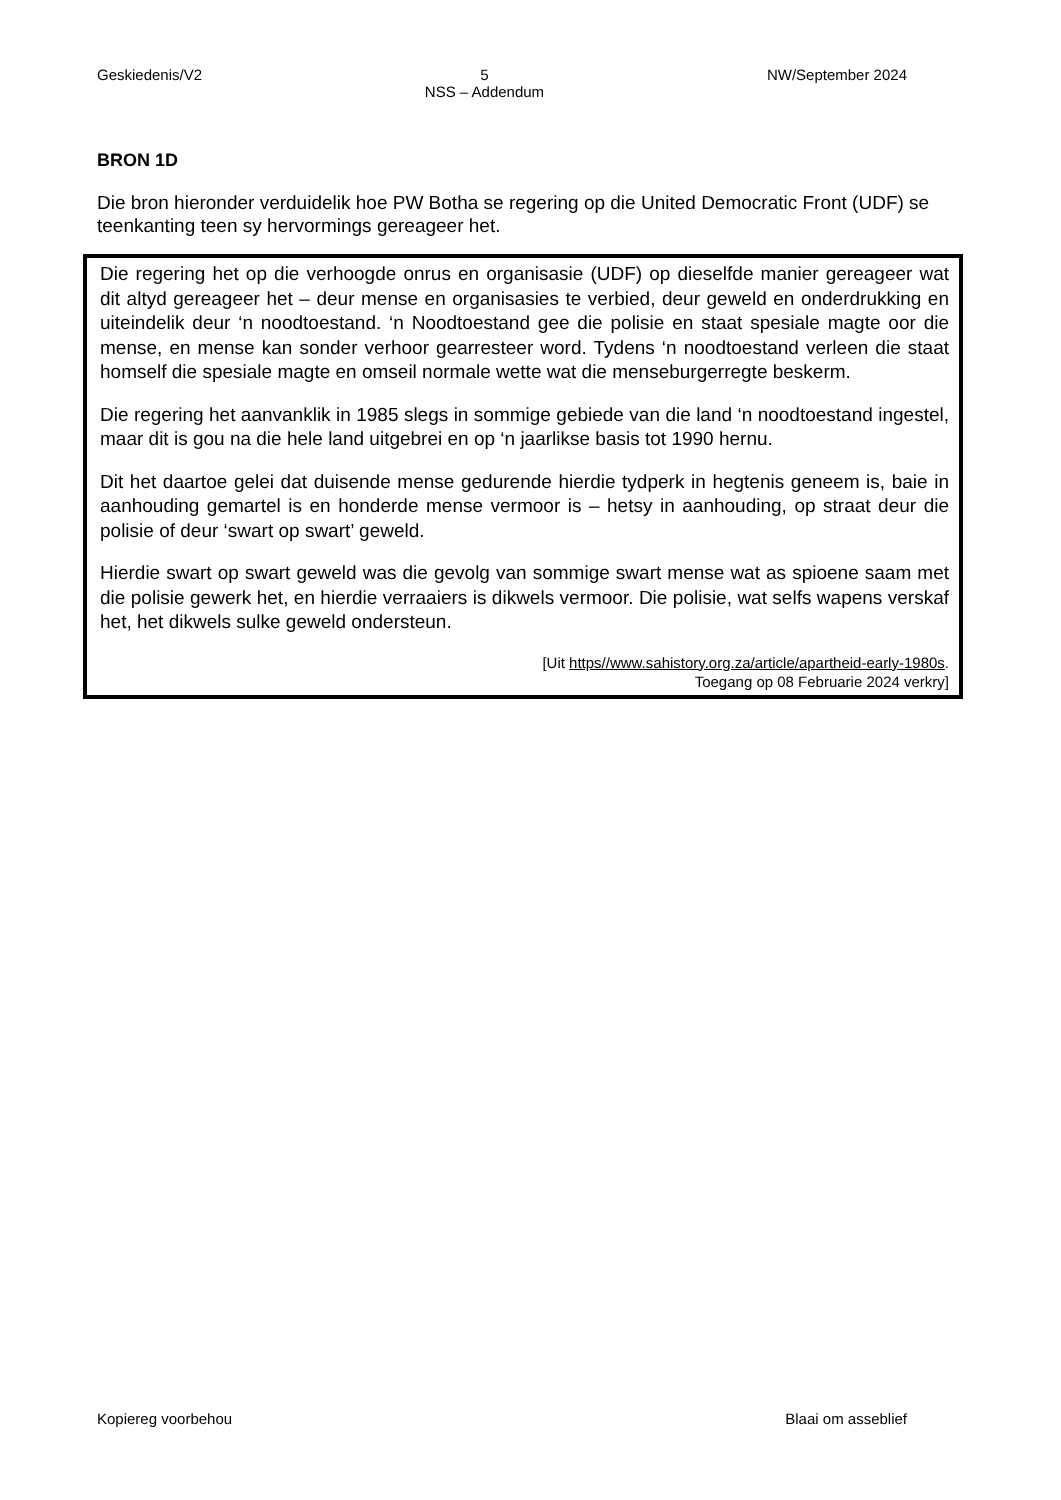Geskiedenis/V2 5
NSS – Addendum NW/September 2024
BRON 1D
Die bron hieronder verduidelik hoe PW Botha se regering op die United Democratic Front (UDF) se teenkanting teen sy hervormings gereageer het.
Die regering het op die verhoogde onrus en organisasie (UDF) op dieselfde manier gereageer wat dit altyd gereageer het – deur mense en organisasies te verbied, deur geweld en onderdrukking en uiteindelik deur ‘n noodtoestand. ‘n Noodtoestand gee die polisie en staat spesiale magte oor die mense, en mense kan sonder verhoor gearresteer word. Tydens ‘n noodtoestand verleen die staat homself die spesiale magte en omseil normale wette wat die menseburgerregte beskerm.
Die regering het aanvanklik in 1985 slegs in sommige gebiede van die land ‘n noodtoestand ingestel, maar dit is gou na die hele land uitgebrei en op ‘n jaarlikse basis tot 1990 hernu.
Dit het daartoe gelei dat duisende mense gedurende hierdie tydperk in hegtenis geneem is, baie in aanhouding gemartel is en honderde mense vermoor is – hetsy in aanhouding, op straat deur die polisie of deur ‘swart op swart’ geweld.
Hierdie swart op swart geweld was die gevolg van sommige swart mense wat as spioene saam met die polisie gewerk het, en hierdie verraaiers is dikwels vermoor. Die polisie, wat selfs wapens verskaf het, het dikwels sulke geweld ondersteun.
[Uit https//www.sahistory.org.za/article/apartheid-early-1980s.
Toegang op 08 Februarie 2024 verkry]
Kopiereg voorbehou Blaai om asseblief